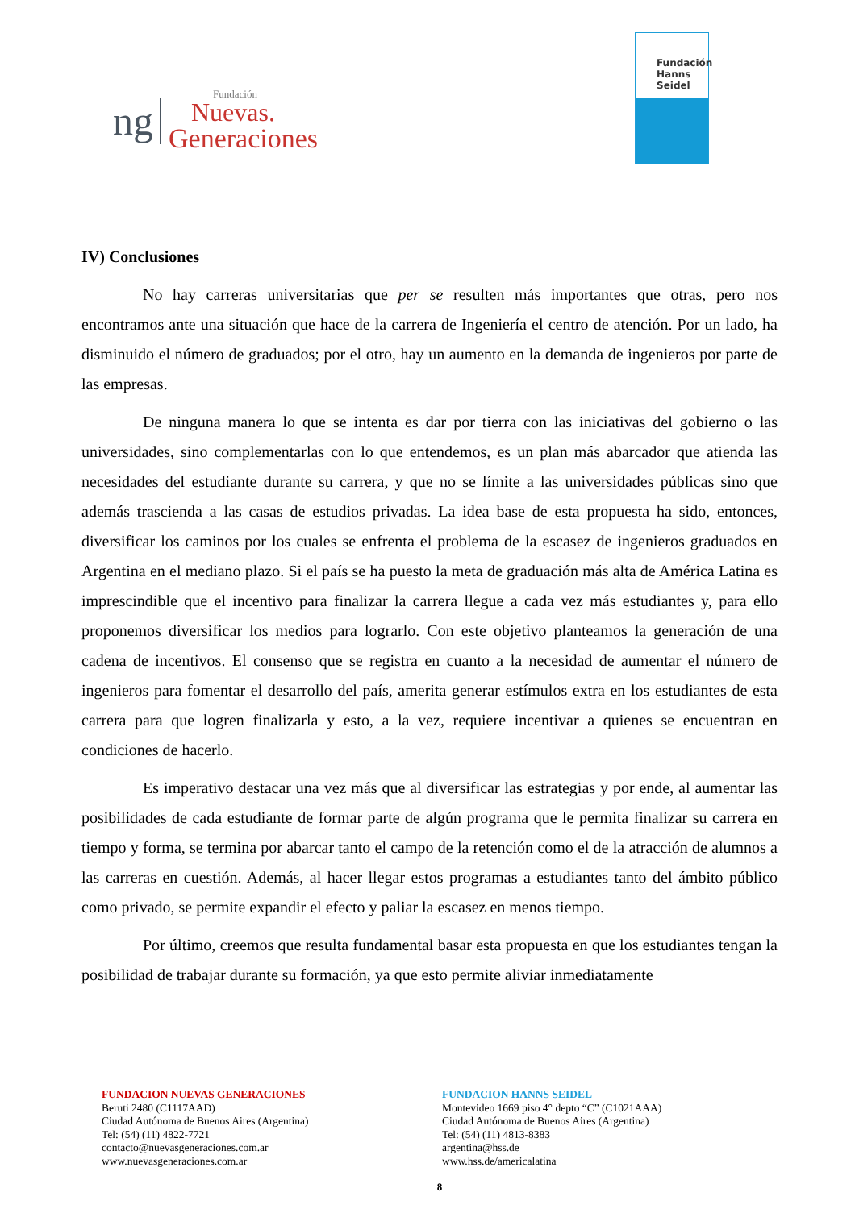ng
Fundación
Nuevas.
Generaciones
Fundación
Hanns
Seidel
IV) Conclusiones
No hay carreras universitarias que per se resulten más importantes que otras, pero nos encontramos ante una situación que hace de la carrera de Ingeniería el centro de atención. Por un lado, ha disminuido el número de graduados; por el otro, hay un aumento en la demanda de ingenieros por parte de las empresas.
De ninguna manera lo que se intenta es dar por tierra con las iniciativas del gobierno o las universidades, sino complementarlas con lo que entendemos, es un plan más abarcador que atienda las necesidades del estudiante durante su carrera, y que no se límite a las universidades públicas sino que además trascienda a las casas de estudios privadas. La idea base de esta propuesta ha sido, entonces, diversificar los caminos por los cuales se enfrenta el problema de la escasez de ingenieros graduados en Argentina en el mediano plazo. Si el país se ha puesto la meta de graduación más alta de América Latina es imprescindible que el incentivo para finalizar la carrera llegue a cada vez más estudiantes y, para ello proponemos diversificar los medios para lograrlo. Con este objetivo planteamos la generación de una cadena de incentivos. El consenso que se registra en cuanto a la necesidad de aumentar el número de ingenieros para fomentar el desarrollo del país, amerita generar estímulos extra en los estudiantes de esta carrera para que logren finalizarla y esto, a la vez, requiere incentivar a quienes se encuentran en condiciones de hacerlo.
Es imperativo destacar una vez más que al diversificar las estrategias y por ende, al aumentar las posibilidades de cada estudiante de formar parte de algún programa que le permita finalizar su carrera en tiempo y forma, se termina por abarcar tanto el campo de la retención como el de la atracción de alumnos a las carreras en cuestión. Además, al hacer llegar estos programas a estudiantes tanto del ámbito público como privado, se permite expandir el efecto y paliar la escasez en menos tiempo.
Por último, creemos que resulta fundamental basar esta propuesta en que los estudiantes tengan la posibilidad de trabajar durante su formación, ya que esto permite aliviar inmediatamente
FUNDACION NUEVAS GENERACIONES
Beruti 2480 (C1117AAD)
Ciudad Autónoma de Buenos Aires (Argentina)
Tel: (54) (11) 4822-7721
contacto@nuevasgeneraciones.com.ar
www.nuevasgeneraciones.com.ar
FUNDACION HANNS SEIDEL
Montevideo 1669 piso 4° depto “C” (C1021AAA)
Ciudad Autónoma de Buenos Aires (Argentina)
Tel: (54) (11) 4813-8383
argentina@hss.de
www.hss.de/americalatina
8